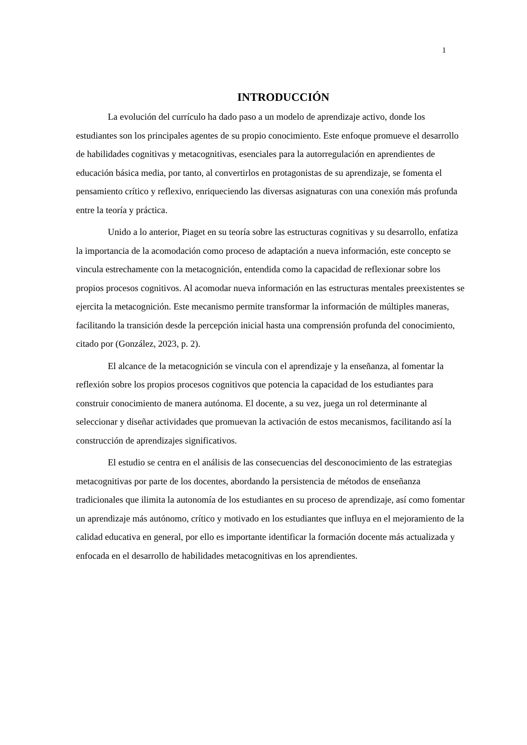1
INTRODUCCIÓN
La evolución del currículo ha dado paso a un modelo de aprendizaje activo, donde los estudiantes son los principales agentes de su propio conocimiento. Este enfoque promueve el desarrollo de habilidades cognitivas y metacognitivas, esenciales para la autorregulación en aprendientes de educación básica media, por tanto, al convertirlos en protagonistas de su aprendizaje, se fomenta el pensamiento crítico y reflexivo, enriqueciendo las diversas asignaturas con una conexión más profunda entre la teoría y práctica.
Unido a lo anterior, Piaget en su teoría sobre las estructuras cognitivas y su desarrollo, enfatiza la importancia de la acomodación como proceso de adaptación a nueva información, este concepto se vincula estrechamente con la metacognición, entendida como la capacidad de reflexionar sobre los propios procesos cognitivos. Al acomodar nueva información en las estructuras mentales preexistentes se ejercita la metacognición. Este mecanismo permite transformar la información de múltiples maneras, facilitando la transición desde la percepción inicial hasta una comprensión profunda del conocimiento, citado por (González, 2023, p. 2).
El alcance de la metacognición se vincula con el aprendizaje y la enseñanza, al fomentar la reflexión sobre los propios procesos cognitivos que potencia la capacidad de los estudiantes para construir conocimiento de manera autónoma. El docente, a su vez, juega un rol determinante al seleccionar y diseñar actividades que promuevan la activación de estos mecanismos, facilitando así la construcción de aprendizajes significativos.
El estudio se centra en el análisis de las consecuencias del desconocimiento de las estrategias metacognitivas por parte de los docentes, abordando la persistencia de métodos de enseñanza tradicionales que ilimita la autonomía de los estudiantes en su proceso de aprendizaje, así como fomentar un aprendizaje más autónomo, crítico y motivado en los estudiantes que influya en el mejoramiento de la calidad educativa en general, por ello es importante identificar la formación docente más actualizada y enfocada en el desarrollo de habilidades metacognitivas en los aprendientes.